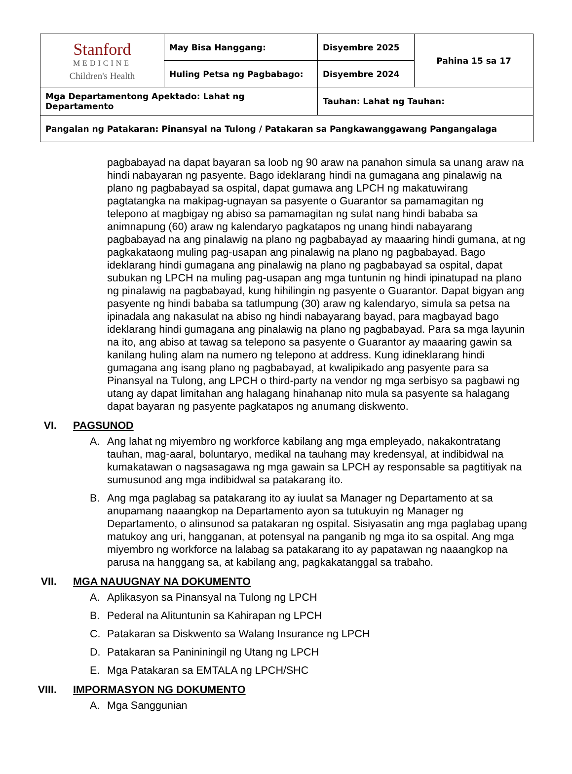| Stanford MEDICINE Children's Health | May Bisa Hanggang: | Disyembre 2025 | Pahina 15 sa 17 |
| | Huling Petsa ng Pagbabago: | Disyembre 2024 | |
| Mga Departamentong Apektado: Lahat ng Departamento | | Tauhan: Lahat ng Tauhan: | |
| Pangalan ng Patakaran: Pinansyal na Tulong / Patakaran sa Pangkawanggawang Pangangalaga | | | |
pagbabayad na dapat bayaran sa loob ng 90 araw na panahon simula sa unang araw na hindi nabayaran ng pasyente. Bago ideklarang hindi na gumagana ang pinalawig na plano ng pagbabayad sa ospital, dapat gumawa ang LPCH ng makatuwirang pagtatangka na makipag-ugnayan sa pasyente o Guarantor sa pamamagitan ng telepono at magbigay ng abiso sa pamamagitan ng sulat nang hindi bababa sa animnapung (60) araw ng kalendaryo pagkatapos ng unang hindi nabayarang pagbabayad na ang pinalawig na plano ng pagbabayad ay maaaring hindi gumana, at ng pagkakataong muling pag-usapan ang pinalawig na plano ng pagbabayad. Bago ideklarang hindi gumagana ang pinalawig na plano ng pagbabayad sa ospital, dapat subukan ng LPCH na muling pag-usapan ang mga tuntunin ng hindi ipinatupad na plano ng pinalawig na pagbabayad, kung hihilingin ng pasyente o Guarantor. Dapat bigyan ang pasyente ng hindi bababa sa tatlumpung (30) araw ng kalendaryo, simula sa petsa na ipinadala ang nakasulat na abiso ng hindi nabayarang bayad, para magbayad bago ideklarang hindi gumagana ang pinalawig na plano ng pagbabayad. Para sa mga layunin na ito, ang abiso at tawag sa telepono sa pasyente o Guarantor ay maaaring gawin sa kanilang huling alam na numero ng telepono at address. Kung idineklarang hindi gumagana ang isang plano ng pagbabayad, at kwalipikado ang pasyente para sa Pinansyal na Tulong, ang LPCH o third-party na vendor ng mga serbisyo sa pagbawi ng utang ay dapat limitahan ang halagang hinahanap nito mula sa pasyente sa halagang dapat bayaran ng pasyente pagkatapos ng anumang diskwento.
VI. PAGSUNOD
A. Ang lahat ng miyembro ng workforce kabilang ang mga empleyado, nakakontratang tauhan, mag-aaral, boluntaryo, medikal na tauhang may kredensyal, at indibidwal na kumakatawan o nagsasagawa ng mga gawain sa LPCH ay responsable sa pagtitiyak na sumusunod ang mga indibidwal sa patakarang ito.
B. Ang mga paglabag sa patakarang ito ay iuulat sa Manager ng Departamento at sa anupamang naaangkop na Departamento ayon sa tutukuyin ng Manager ng Departamento, o alinsunod sa patakaran ng ospital. Sisiyasatin ang mga paglabag upang matukoy ang uri, hangganan, at potensyal na panganib ng mga ito sa ospital. Ang mga miyembro ng workforce na lalabag sa patakarang ito ay papatawan ng naaangkop na parusa na hanggang sa, at kabilang ang, pagkakatanggal sa trabaho.
VII. MGA NAUUGNAY NA DOKUMENTO
A. Aplikasyon sa Pinansyal na Tulong ng LPCH
B. Pederal na Alituntunin sa Kahirapan ng LPCH
C. Patakaran sa Diskwento sa Walang Insurance ng LPCH
D. Patakaran sa Panininingil ng Utang ng LPCH
E. Mga Patakaran sa EMTALA ng LPCH/SHC
VIII. IMPORMASYON NG DOKUMENTO
A. Mga Sanggunian